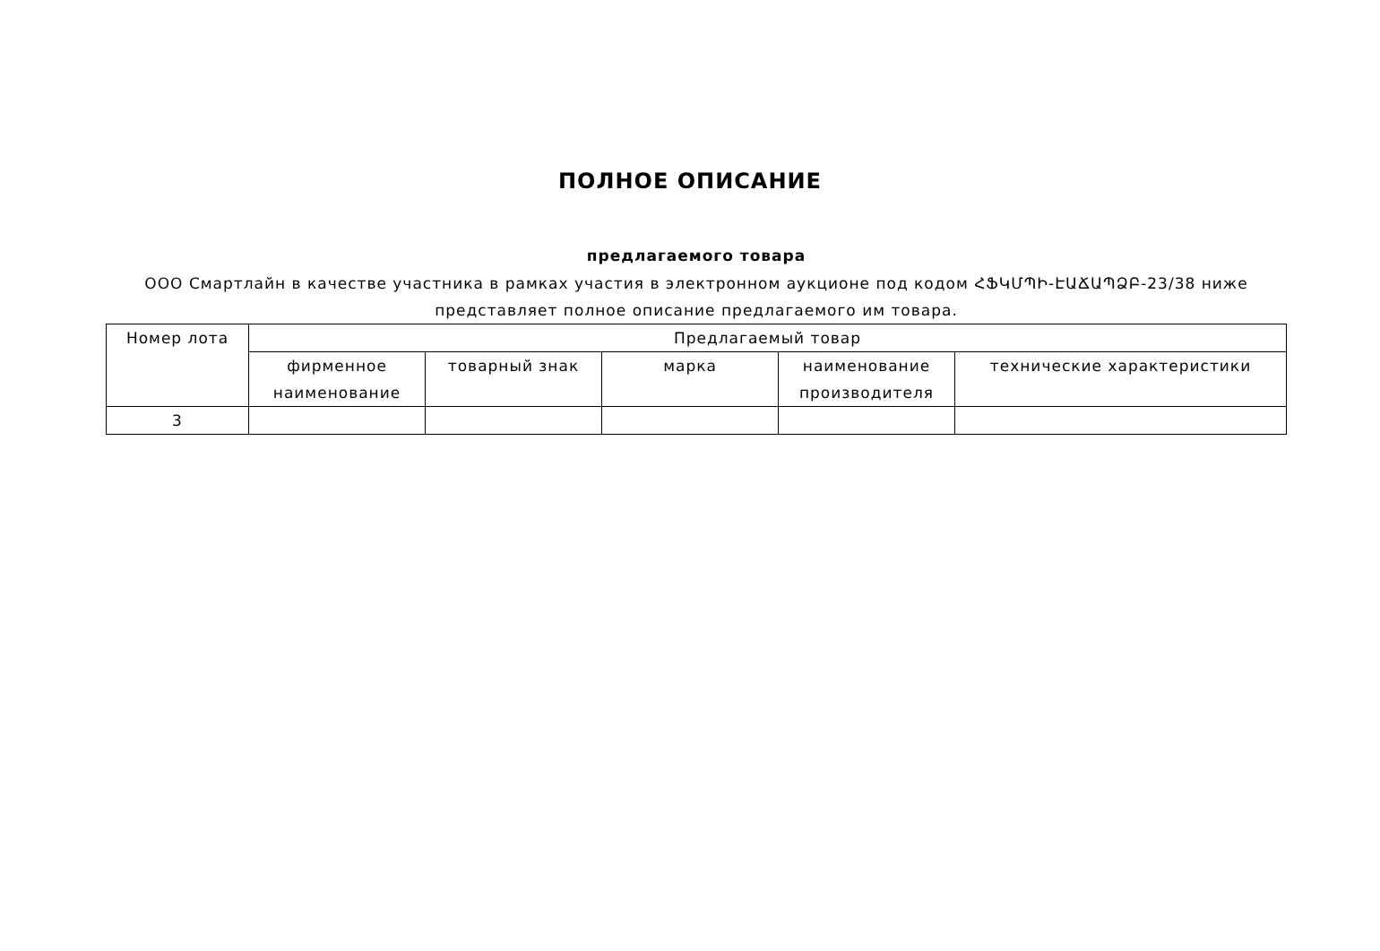ПОЛНОЕ ОПИСАНИЕ
предлагаемого товара
ООО Смартлайн в качестве участника в рамках участия в электронном аукционе под кодом ՀՖԿՄՊԻ-ԷԱՃԱՊՁԲ-23/38 ниже представляет полное описание предлагаемого им товара.
| Номер лота | Предлагаемый товар | | | | |
| --- | --- | --- | --- | --- | --- |
| | фирменное наименование | товарный знак | марка | наименование производителя | технические характеристики |
| 3 | | | | | |